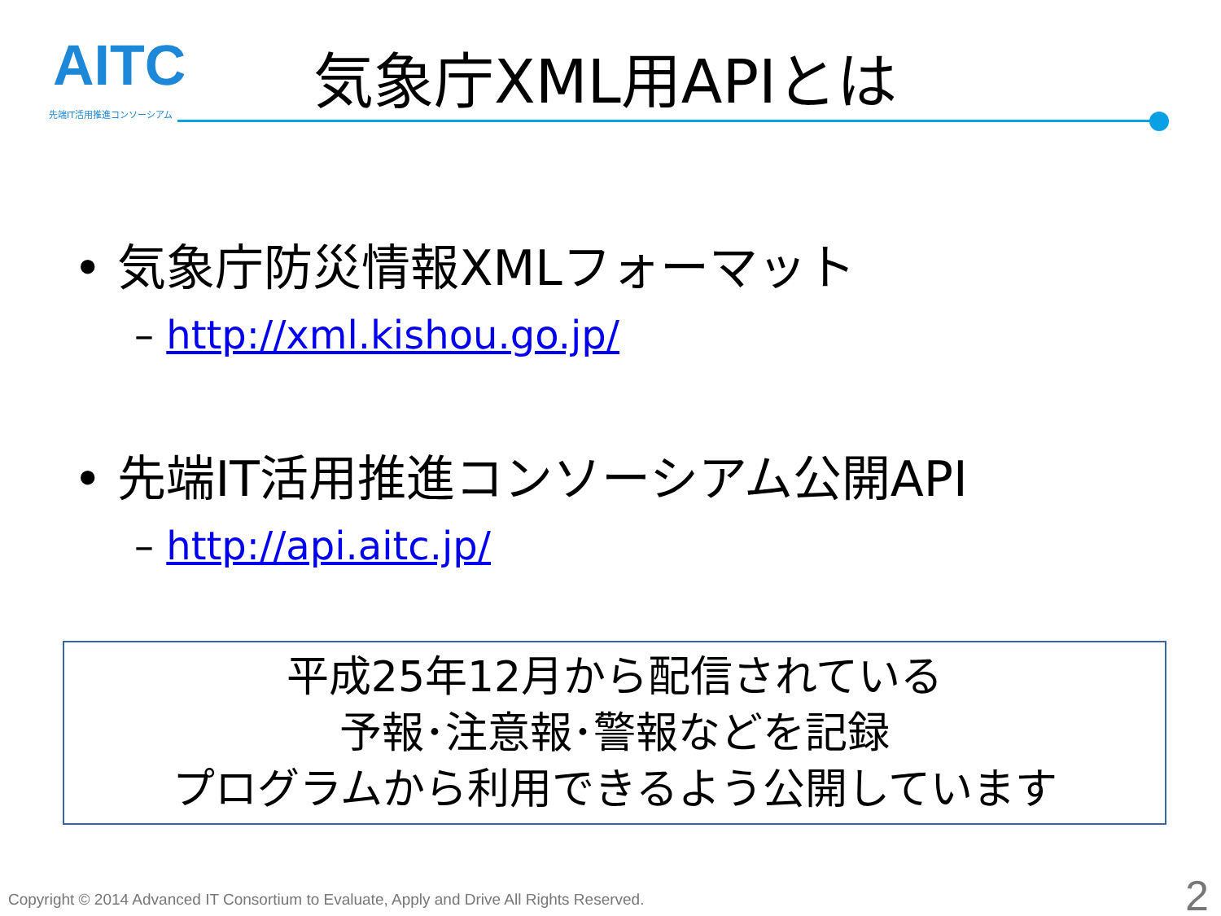AITC
先端IT活用推進コンソーシアム
気象庁XML用APIとは
• 気象庁防災情報XMLフォーマット
– http://xml.kishou.go.jp/
• 先端IT活用推進コンソーシアム公開API
– http://api.aitc.jp/
平成25年12月から配信されている
予報･注意報･警報などを記録
プログラムから利用できるよう公開しています
Copyright © 2014 Advanced IT Consortium to Evaluate, Apply and Drive All Rights Reserved.
2